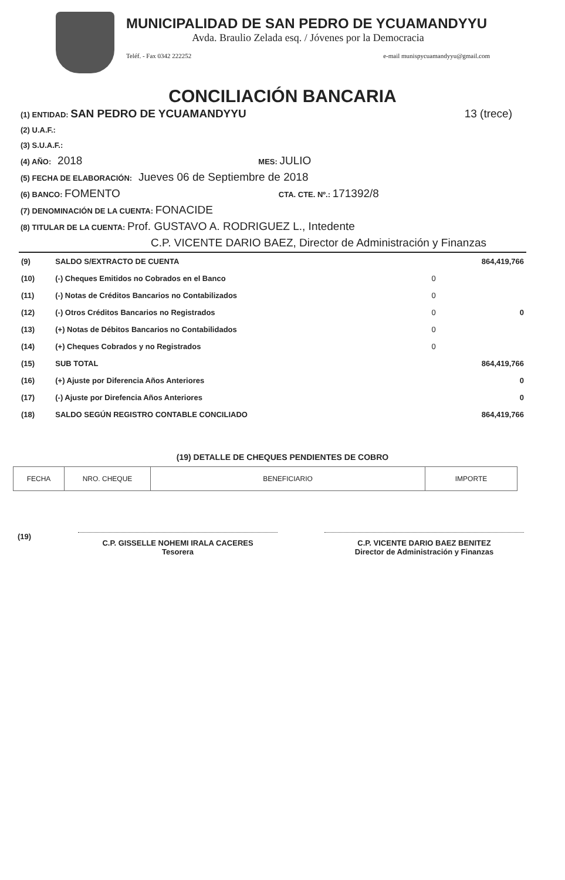MUNICIPALIDAD DE SAN PEDRO DE YCUAMANDYYU
Avda. Braulio Zelada esq. / Jóvenes por la Democracia
Teléf. - Fax 0342 222252 e-mail munispycuamandyyu@gmail.com
CONCILIACIÓN BANCARIA
13 (trece) (1) ENTIDAD: SAN PEDRO DE YCUAMANDYYU
(2) U.A.F.:
(3) S.U.A.F.:
(4) AÑO: 2018 MES: JULIO
(5) FECHA DE ELABORACIÓN: Jueves 06 de Septiembre de 2018
(6) BANCO: FOMENTO CTA. CTE. Nº.: 171392/8
(7) DENOMINACIÓN DE LA CUENTA: FONACIDE
(8) TITULAR DE LA CUENTA: Prof. GUSTAVO A. RODRIGUEZ L., Intedente
C.P. VICENTE DARIO BAEZ, Director de Administración y Finanzas
| (9) | SALDO S/EXTRACTO DE CUENTA | | 864,419,766 |
| (10) | (-) Cheques Emitidos no Cobrados en el Banco | 0 | |
| (11) | (-) Notas de Créditos Bancarios no Contabilizados | 0 | |
| (12) | (-) Otros Créditos Bancarios no Registrados | 0 | 0 |
| (13) | (+) Notas de Débitos Bancarios no Contabilidados | 0 | |
| (14) | (+) Cheques Cobrados y no Registrados | 0 | |
| (15) | SUB TOTAL | | 864,419,766 |
| (16) | (+) Ajuste por Diferencia Años Anteriores | | 0 |
| (17) | (-) Ajuste por Direfencia Años Anteriores | | 0 |
| (18) | SALDO SEGÚN REGISTRO CONTABLE CONCILIADO | | 864,419,766 |
(19) DETALLE DE CHEQUES PENDIENTES DE COBRO
| FECHA | NRO. CHEQUE | BENEFICIARIO | IMPORTE |
| --- | --- | --- | --- |
(19)
C.P. GISSELLE NOHEMI IRALA CACERES
Tesorera
C.P. VICENTE DARIO BAEZ BENITEZ
Director de Administración y Finanzas